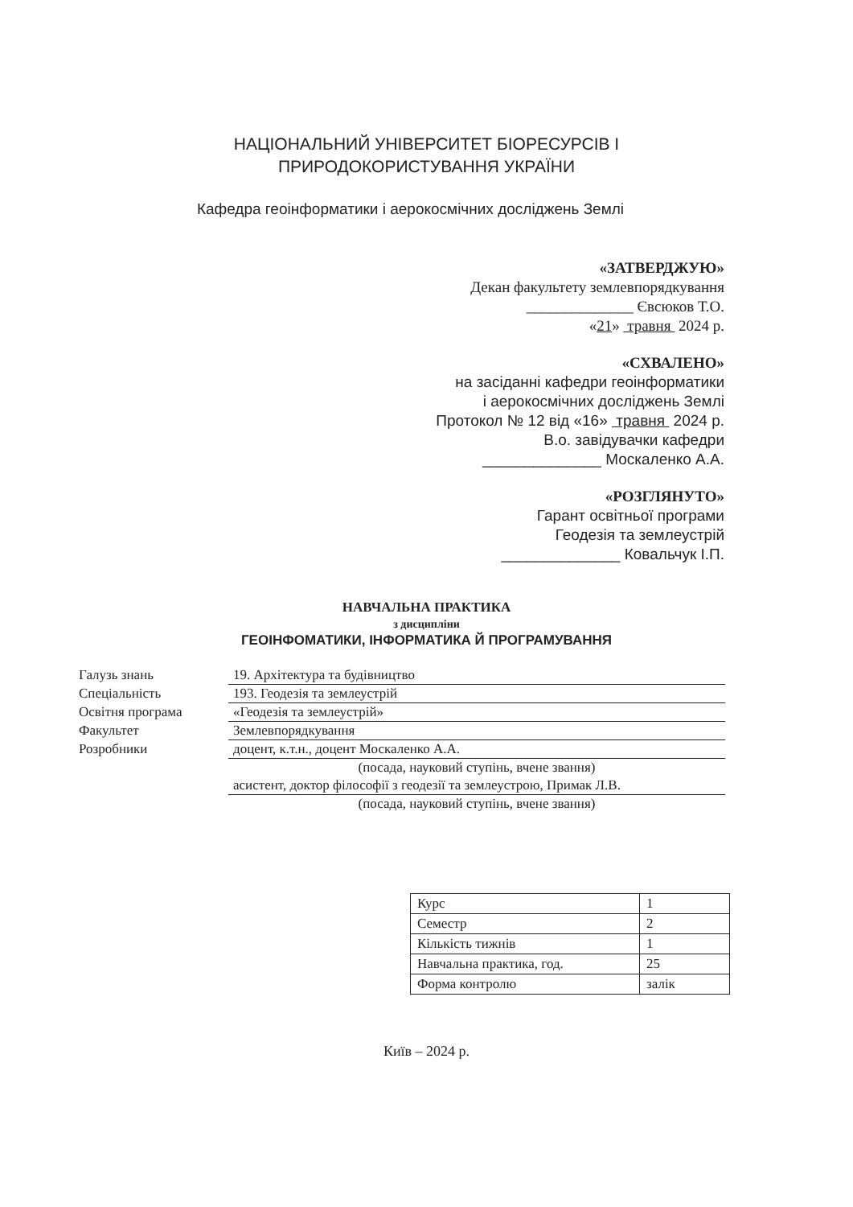НАЦІОНАЛЬНИЙ УНІВЕРСИТЕТ БІОРЕСУРСІВ І
ПРИРОДОКОРИСТУВАННЯ УКРАЇНИ
Кафедра геоінформатики і аерокосмічних досліджень Землі
«ЗАТВЕРДЖУЮ»
Декан факультету землевпорядкування
______________ Євсюков Т.О.
«21» травня 2024 р.
«СХВАЛЕНО»
на засіданні кафедри геоінформатики
і аерокосмічних досліджень Землі
Протокол № 12 від «16» травня 2024 р.
В.о. завідувачки кафедри
______________ Москаленко А.А.
«РОЗГЛЯНУТО»
Гарант освітньої програми
Геодезія та землеустрій
______________ Ковальчук І.П.
НАВЧАЛЬНА ПРАКТИКА
з дисципліни
ГЕОІНФОМАТИКИ, ІНФОРМАТИКА Й ПРОГРАМУВАННЯ
| Галузь знань | 19. Архітектура та будівництво |
| Спеціальність | 193. Геодезія та землеустрій |
| Освітня програма | «Геодезія та землеустрій» |
| Факультет | Землевпорядкування |
| Розробники | доцент, к.т.н., доцент Москаленко А.А. |
| | (посада, науковий ступінь, вчене звання) |
| | асистент, доктор філософії з геодезії та землеустрою, Примак Л.В. |
| | (посада, науковий ступінь, вчене звання) |
| Курс | 1 |
| Семестр | 2 |
| Кількість тижнів | 1 |
| Навчальна практика, год. | 25 |
| Форма контролю | залік |
Київ – 2024 р.